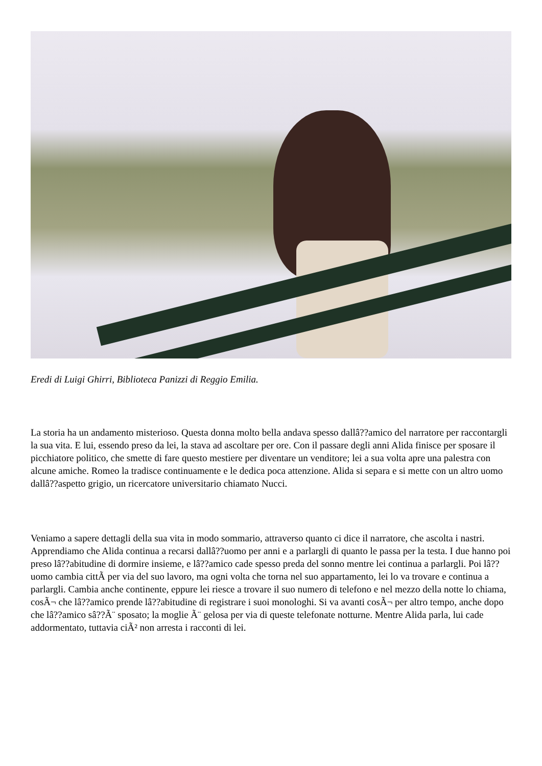Eredi di Luigi Ghirri, Biblioteca Panizzi di Reggio Emilia.
La storia ha un andamento misterioso. Questa donna molto bella andava spesso dallâ??amico del narratore per raccontargli la sua vita. E lui, essendo preso da lei, la stava ad ascoltare per ore. Con il passare degli anni Alida finisce per sposare il picchiatore politico, che smette di fare questo mestiere per diventare un venditore; lei a sua volta apre una palestra con alcune amiche. Romeo la tradisce continuamente e le dedica poca attenzione. Alida si separa e si mette con un altro uomo dallâ??aspetto grigio, un ricercatore universitario chiamato Nucci.
Veniamo a sapere dettagli della sua vita in modo sommario, attraverso quanto ci dice il narratore, che ascolta i nastri. Apprendiamo che Alida continua a recarsi dallâ??uomo per anni e a parlargli di quanto le passa per la testa. I due hanno poi preso lâ??abitudine di dormire insieme, e lâ??amico cade spesso preda del sonno mentre lei continua a parlargli. Poi lâ??uomo cambia cittÃ per via del suo lavoro, ma ogni volta che torna nel suo appartamento, lei lo va trovare e continua a parlargli. Cambia anche continente, eppure lei riesce a trovare il suo numero di telefono e nel mezzo della notte lo chiama, cosÃ¬ che lâ??amico prende lâ??abitudine di registrare i suoi monologhi. Si va avanti cosÃ¬ per altro tempo, anche dopo che lâ??amico sâ??Ã¨ sposato; la moglie Ã¨ gelosa per via di queste telefonate notturne. Mentre Alida parla, lui cade addormentato, tuttavia ciÃ² non arresta i racconti di lei.